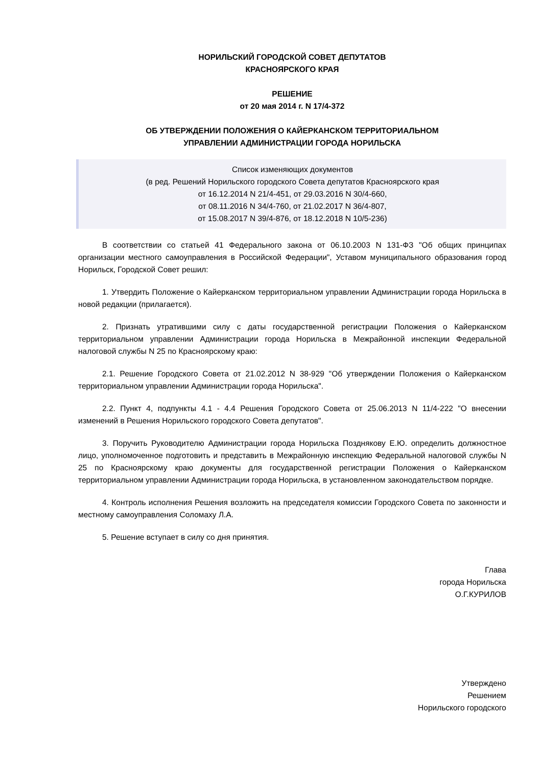НОРИЛЬСКИЙ ГОРОДСКОЙ СОВЕТ ДЕПУТАТОВ
КРАСНОЯРСКОГО КРАЯ
РЕШЕНИЕ
от 20 мая 2014 г. N 17/4-372
ОБ УТВЕРЖДЕНИИ ПОЛОЖЕНИЯ О КАЙЕРКАНСКОМ ТЕРРИТОРИАЛЬНОМ
УПРАВЛЕНИИ АДМИНИСТРАЦИИ ГОРОДА НОРИЛЬСКА
Список изменяющих документов
(в ред. Решений Норильского городского Совета депутатов Красноярского края
от 16.12.2014 N 21/4-451, от 29.03.2016 N 30/4-660,
от 08.11.2016 N 34/4-760, от 21.02.2017 N 36/4-807,
от 15.08.2017 N 39/4-876, от 18.12.2018 N 10/5-236)
В соответствии со статьей 41 Федерального закона от 06.10.2003 N 131-ФЗ "Об общих принципах организации местного самоуправления в Российской Федерации", Уставом муниципального образования город Норильск, Городской Совет решил:
1. Утвердить Положение о Кайерканском территориальном управлении Администрации города Норильска в новой редакции (прилагается).
2. Признать утратившими силу с даты государственной регистрации Положения о Кайерканском территориальном управлении Администрации города Норильска в Межрайонной инспекции Федеральной налоговой службы N 25 по Красноярскому краю:
2.1. Решение Городского Совета от 21.02.2012 N 38-929 "Об утверждении Положения о Кайерканском территориальном управлении Администрации города Норильска".
2.2. Пункт 4, подпункты 4.1 - 4.4 Решения Городского Совета от 25.06.2013 N 11/4-222 "О внесении изменений в Решения Норильского городского Совета депутатов".
3. Поручить Руководителю Администрации города Норильска Позднякову Е.Ю. определить должностное лицо, уполномоченное подготовить и представить в Межрайонную инспекцию Федеральной налоговой службы N 25 по Красноярскому краю документы для государственной регистрации Положения о Кайерканском территориальном управлении Администрации города Норильска, в установленном законодательством порядке.
4. Контроль исполнения Решения возложить на председателя комиссии Городского Совета по законности и местному самоуправления Соломаху Л.А.
5. Решение вступает в силу со дня принятия.
Глава
города Норильска
О.Г.КУРИЛОВ
Утверждено
Решением
Норильского городского